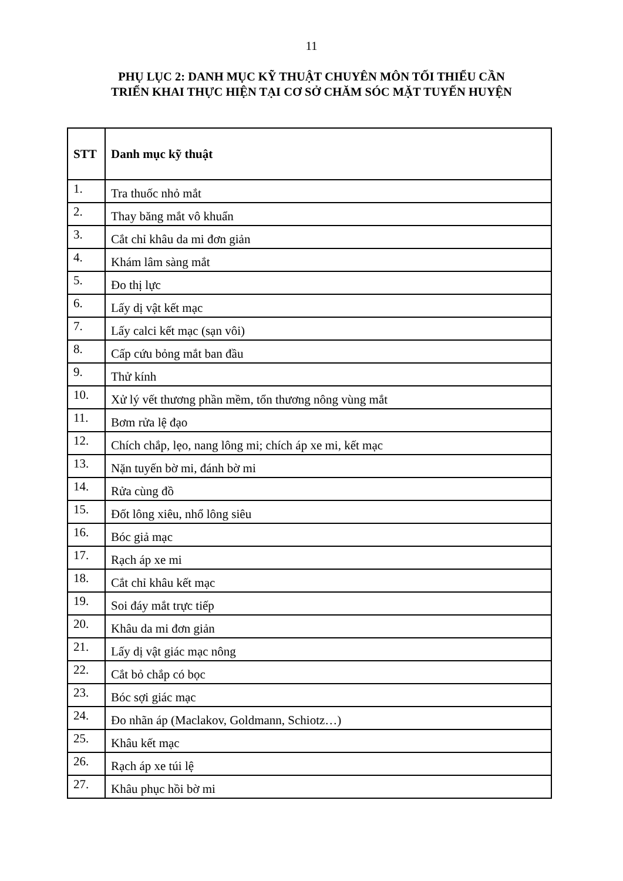11
PHỤ LỤC 2: DANH MỤC KỸ THUẬT CHUYÊN MÔN TỐI THIỂU CẦN
TRIỂN KHAI THỰC HIỆN TẠI CƠ SỞ CHĂM SÓC MẶT TUYẾN HUYỆN
| STT | Danh mục kỹ thuật |
| --- | --- |
| 1. | Tra thuốc nhỏ mắt |
| 2. | Thay băng mắt vô khuẩn |
| 3. | Cắt chỉ khâu da mi đơn giản |
| 4. | Khám lâm sàng mắt |
| 5. | Đo thị lực |
| 6. | Lấy dị vật kết mạc |
| 7. | Lấy calci kết mạc (sạn vôi) |
| 8. | Cấp cứu bỏng mắt ban đầu |
| 9. | Thử kính |
| 10. | Xử lý vết thương phần mềm, tổn thương nông vùng mắt |
| 11. | Bơm rửa lệ đạo |
| 12. | Chích chắp, lẹo, nang lông mi; chích áp xe mi, kết mạc |
| 13. | Nặn tuyến bờ mi, đánh bờ mi |
| 14. | Rửa cùng đồ |
| 15. | Đốt lông xiêu, nhổ lông siêu |
| 16. | Bóc giả mạc |
| 17. | Rạch áp xe mi |
| 18. | Cắt chỉ khâu kết mạc |
| 19. | Soi đáy mắt trực tiếp |
| 20. | Khâu da mi đơn giản |
| 21. | Lấy dị vật giác mạc nông |
| 22. | Cắt bỏ chắp có bọc |
| 23. | Bóc sợi giác mạc |
| 24. | Đo nhãn áp (Maclakov, Goldmann, Schiotz…) |
| 25. | Khâu kết mạc |
| 26. | Rạch áp xe túi lệ |
| 27. | Khâu phục hồi bờ mi |